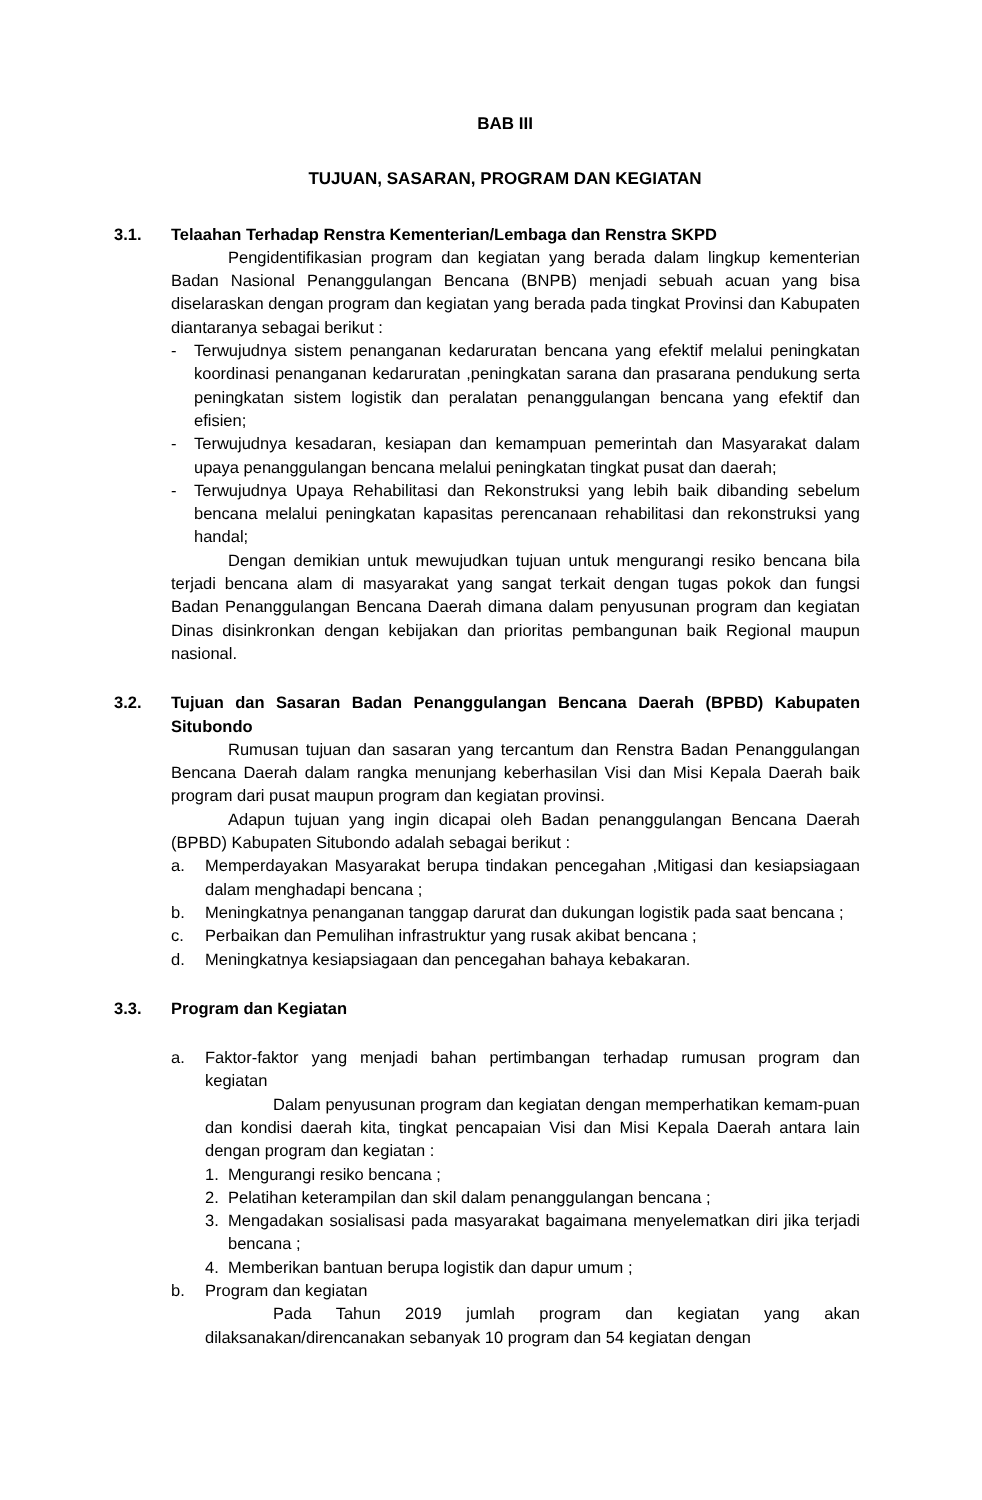BAB III
TUJUAN, SASARAN, PROGRAM DAN KEGIATAN
3.1. Telaahan Terhadap Renstra Kementerian/Lembaga dan Renstra SKPD
Pengidentifikasian program dan kegiatan yang berada dalam lingkup kementerian Badan Nasional Penanggulangan Bencana (BNPB) menjadi sebuah acuan yang bisa diselaraskan dengan program dan kegiatan yang berada pada tingkat Provinsi dan Kabupaten diantaranya sebagai berikut :
- Terwujudnya sistem penanganan kedaruratan bencana yang efektif melalui peningkatan koordinasi penanganan kedaruratan ,peningkatan sarana dan prasarana pendukung serta peningkatan sistem logistik dan peralatan penanggulangan bencana yang efektif dan efisien;
- Terwujudnya kesadaran, kesiapan dan kemampuan pemerintah dan Masyarakat dalam upaya penanggulangan bencana melalui peningkatan tingkat pusat dan daerah;
- Terwujudnya Upaya Rehabilitasi dan Rekonstruksi yang lebih baik dibanding sebelum bencana melalui peningkatan kapasitas perencanaan rehabilitasi dan rekonstruksi yang handal;
Dengan demikian untuk mewujudkan tujuan untuk mengurangi resiko bencana bila terjadi bencana alam di masyarakat yang sangat terkait dengan tugas pokok dan fungsi Badan Penanggulangan Bencana Daerah dimana dalam penyusunan program dan kegiatan Dinas disinkronkan dengan kebijakan dan prioritas pembangunan baik Regional maupun nasional.
3.2. Tujuan dan Sasaran Badan Penanggulangan Bencana Daerah (BPBD) Kabupaten Situbondo
Rumusan tujuan dan sasaran yang tercantum dan Renstra Badan Penanggulangan Bencana Daerah dalam rangka menunjang keberhasilan Visi dan Misi Kepala Daerah baik program dari pusat maupun program dan kegiatan provinsi.
Adapun tujuan yang ingin dicapai oleh Badan penanggulangan Bencana Daerah (BPBD) Kabupaten Situbondo adalah sebagai berikut :
a. Memperdayakan Masyarakat berupa tindakan pencegahan ,Mitigasi dan kesiapsiagaan dalam menghadapi bencana ;
b. Meningkatnya penanganan tanggap darurat dan dukungan logistik pada saat bencana ;
c. Perbaikan dan Pemulihan infrastruktur yang rusak akibat bencana ;
d. Meningkatnya kesiapsiagaan dan pencegahan bahaya kebakaran.
3.3. Program dan Kegiatan
a. Faktor-faktor yang menjadi bahan pertimbangan terhadap rumusan program dan kegiatan
Dalam penyusunan program dan kegiatan dengan memperhatikan kemam-puan dan kondisi daerah kita, tingkat pencapaian Visi dan Misi Kepala Daerah antara lain dengan program dan kegiatan :
1. Mengurangi resiko bencana ;
2. Pelatihan keterampilan dan skil dalam penanggulangan bencana ;
3. Mengadakan sosialisasi pada masyarakat bagaimana menyelematkan diri jika terjadi bencana ;
4. Memberikan bantuan berupa logistik dan dapur umum ;
b. Program dan kegiatan
Pada Tahun 2019 jumlah program dan kegiatan yang akan dilaksanakan/direncanakan sebanyak 10 program dan 54 kegiatan dengan